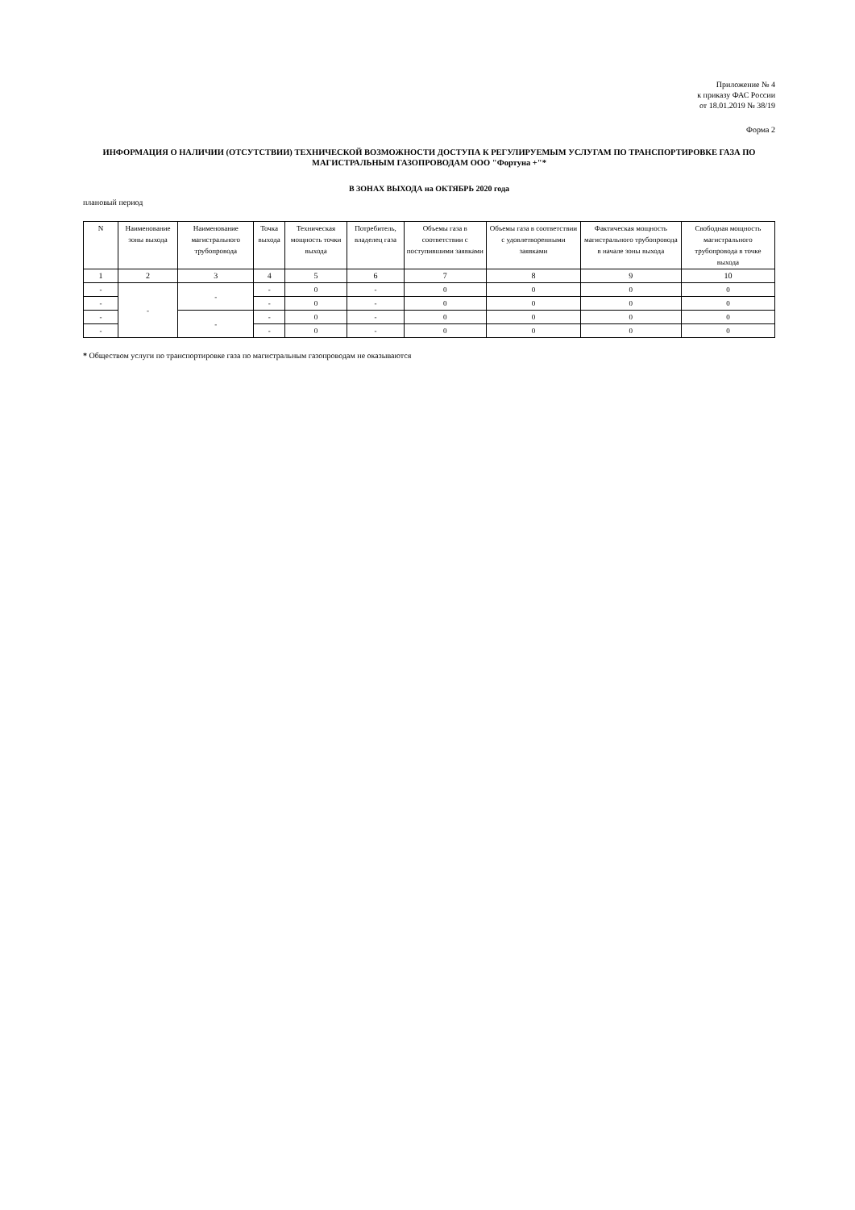Приложение № 4
к приказу ФАС России
от 18.01.2019 № 38/19
Форма 2
ИНФОРМАЦИЯ О НАЛИЧИИ (ОТСУТСТВИИ) ТЕХНИЧЕСКОЙ ВОЗМОЖНОСТИ ДОСТУПА К РЕГУЛИРУЕМЫМ УСЛУГАМ ПО ТРАНСПОРТИРОВКЕ ГАЗА ПО МАГИСТРАЛЬНЫМ ГАЗОПРОВОДАМ ООО "Фортуна +"*
В ЗОНАХ ВЫХОДА на ОКТЯБРЬ 2020 года
плановый период
| N | Наименование зоны выхода | Наименование магистрального трубопровода | Точка выхода | Техническая мощность точки выхода | Потребитель, владелец газа | Объемы газа в соответствии с поступившими заявками | Объемы газа в соответствии с удовлетворенными заявками | Фактическая мощность магистрального трубопровода в начале зоны выхода | Свободная мощность магистрального трубопровода в точке выхода |
| --- | --- | --- | --- | --- | --- | --- | --- | --- | --- |
| 1 | 2 | 3 | 4 | 5 | 6 | 7 | 8 | 9 | 10 |
| - | - | - | - | 0 | - | 0 | 0 | 0 | 0 |
| - | | | - | 0 | - | 0 | 0 | 0 | 0 |
| - | | - | - | 0 | - | 0 | 0 | 0 | 0 |
| - | | | - | 0 | - | 0 | 0 | 0 | 0 |
* Обществом услуги по транспортировке газа по магистральным газопроводам не оказываются